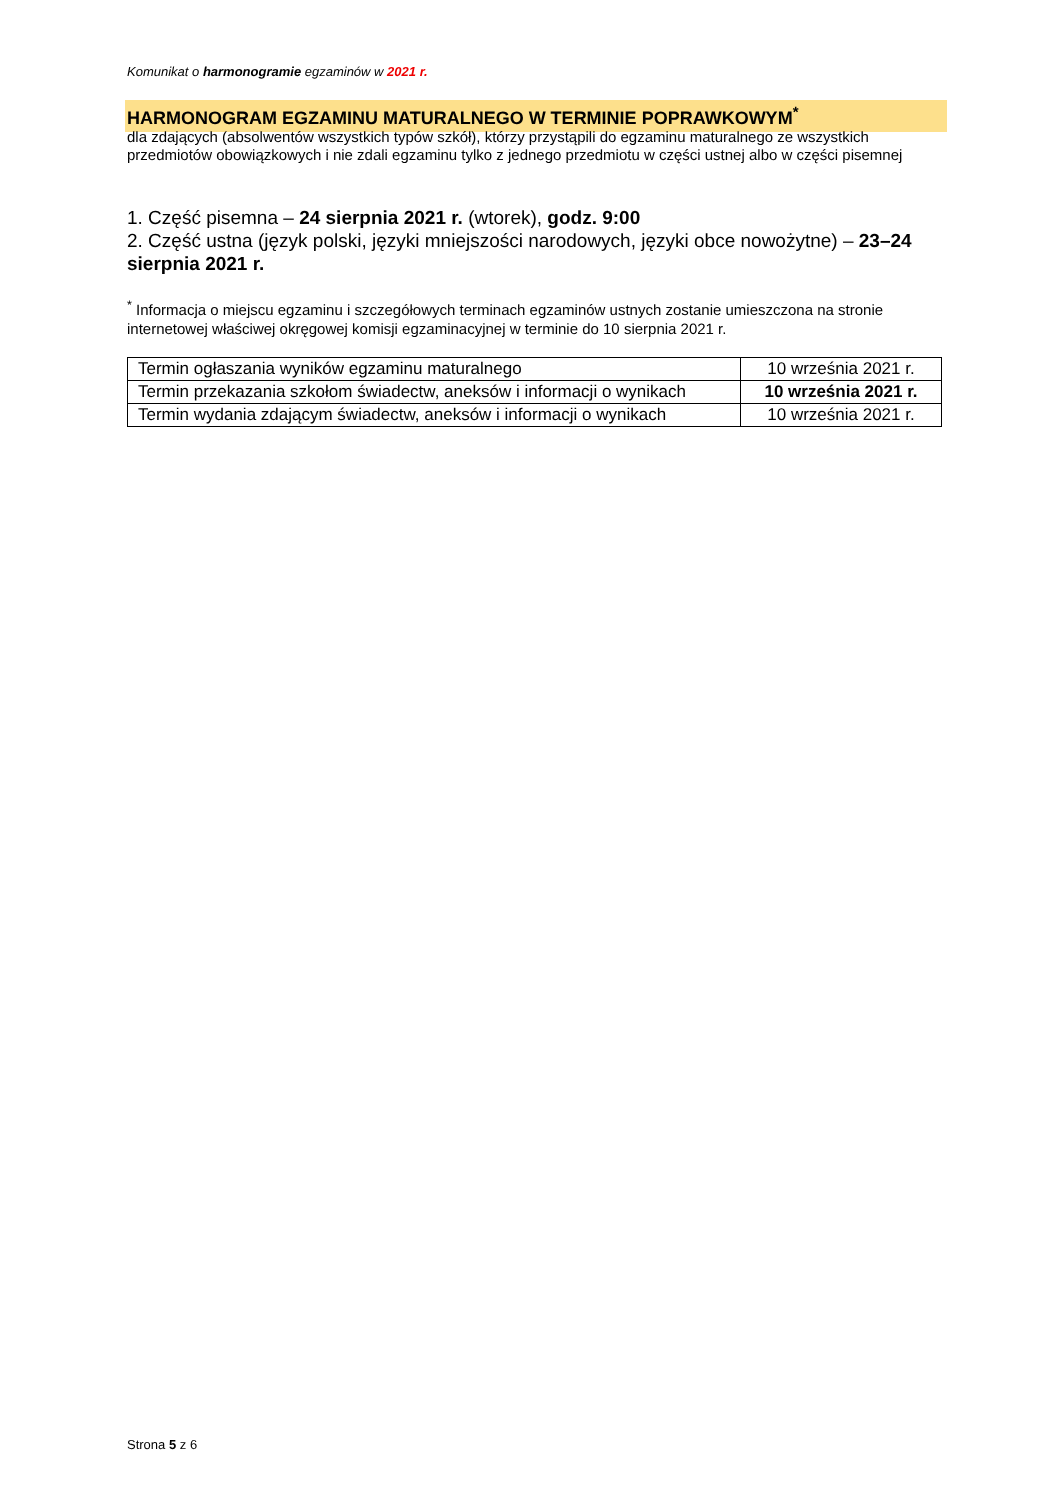Komunikat o harmonogramie egzaminów w 2021 r.
HARMONOGRAM EGZAMINU MATURALNEGO W TERMINIE POPRAWKOWYM<sup>*</sup>
dla zdających (absolwentów wszystkich typów szkół), którzy przystąpili do egzaminu maturalnego ze wszystkich przedmiotów obowiązkowych i nie zdali egzaminu tylko z jednego przedmiotu w części ustnej albo w części pisemnej
1. Część pisemna – 24 sierpnia 2021 r. (wtorek), godz. 9:00
2. Część ustna (język polski, języki mniejszości narodowych, języki obce nowożytne) – 23–24 sierpnia 2021 r.
<sup>*</sup> Informacja o miejscu egzaminu i szczegółowych terminach egzaminów ustnych zostanie umieszczona na stronie internetowej właściwej okręgowej komisji egzaminacyjnej w terminie do 10 sierpnia 2021 r.
| Termin ogłaszania wyników egzaminu maturalnego | 10 września 2021 r. |
| Termin przekazania szkołom świadectw, aneksów i informacji o wynikach | 10 września 2021 r. |
| Termin wydania zdającym świadectw, aneksów i informacji o wynikach | 10 września 2021 r. |
Strona 5 z 6